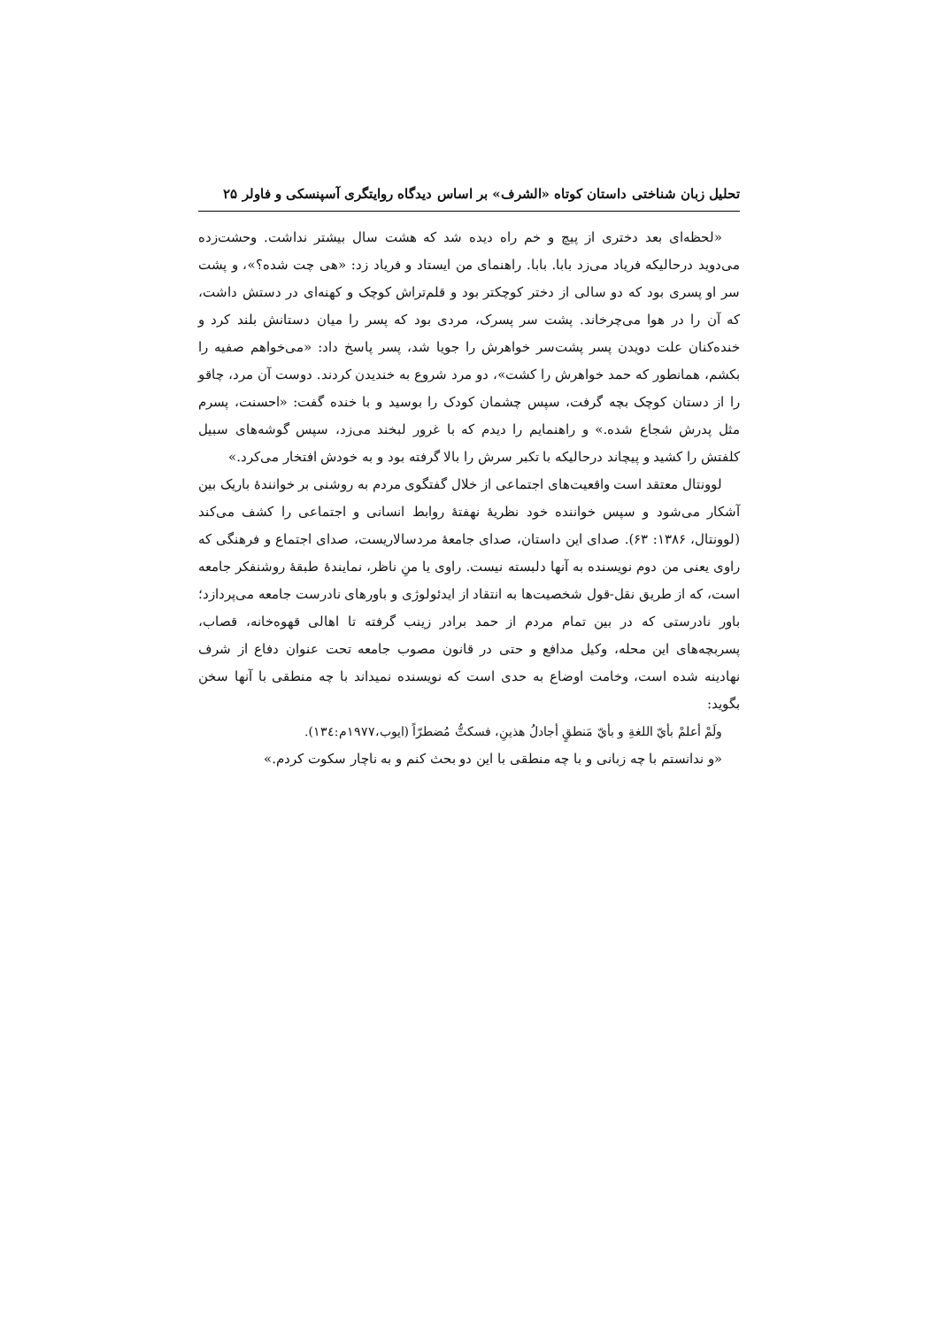تحلیل زبان شناختی داستان کوتاه «الشرف» بر اساس دیدگاه روایتگری آسپنسکی و فاولر ۲۵
«لحظه‌ای بعد دختری از پیچ و خم راه دیده شد که هشت سال بیشتر نداشت. وحشت‌زده می‌دوید درحالیکه فریاد می‌زد بابا. بابا. راهنمای من ایستاد و فریاد زد: «هی چت شده؟»، و پشت سر او پسری بود که دو سالی از دختر کوچکتر بود و قلم‌تراش کوچک و کهنه‌ای در دستش داشت، که آن را در هوا می‌چرخاند. پشت سر پسرک، مردی بود که پسر را میان دستانش بلند کرد و خنده‌کنان علت دویدن پسر پشت‌سر خواهرش را جویا شد، پسر پاسخ داد: «می‌خواهم صفیه را بکشم، همانطور که حمد خواهرش را کشت»، دو مرد شروع به خندیدن کردند. دوست آن مرد، چاقو را از دستان کوچک بچه گرفت، سپس چشمان کودک را بوسید و با خنده گفت: «احسنت، پسرم مثل پدرش شجاع شده.» و راهنمایم را دیدم که با غرور لبخند می‌زد، سپس گوشه‌های سبیل کلفتش را کشید و پیچاند درحالیکه با تکبر سرش را بالا گرفته بود و به خودش افتخار می‌کرد.»
لوونتال معتقد است واقعیت‌های اجتماعی از خلال گفتگوی مردم به روشنی بر خوانندهٔ باریک بین آشکار می‌شود و سپس خواننده خود نظریهٔ نهفتهٔ روابط انسانی و اجتماعی را کشف می‌کند (لوونتال، ۱۳۸۶: ۶۳). صدای این داستان، صدای جامعهٔ مردسالاریست، صدای اجتماع و فرهنگی که راوی یعنی من دوم نویسنده به آنها دلبسته نیست. راوی یا منِ ناظر، نمایندهٔ طبقهٔ روشنفکر جامعه است، که از طریق نقل-قول شخصیت‌ها به انتقاد از ایدئولوژی و باورهای نادرست جامعه می‌پردازد؛ باور نادرستی که در بین تمام مردم از حمد برادر زینب گرفته تا اهالی قهوه‌خانه، قصاب، پسربچه‌های این محله، وکیل مدافع و حتی در قانون مصوب جامعه تحت عنوان دفاع از شرف نهادینه شده است، وخامت اوضاع به حدی است که نویسنده نمیداند با چه منطقی با آنها سخن بگوید:
ولَمْ أعلمْ بأيّ اللغةِ و بأيّ مَنطقٍ أجادلُ هذينِ، فسكتُّ مُضطرّاً (ایوب،۱۹۷۷م:۱۳٤).
«و ندانستم با چه زبانی و با چه منطقی با این دو بحث کنم و به ناچار سکوت کردم.»